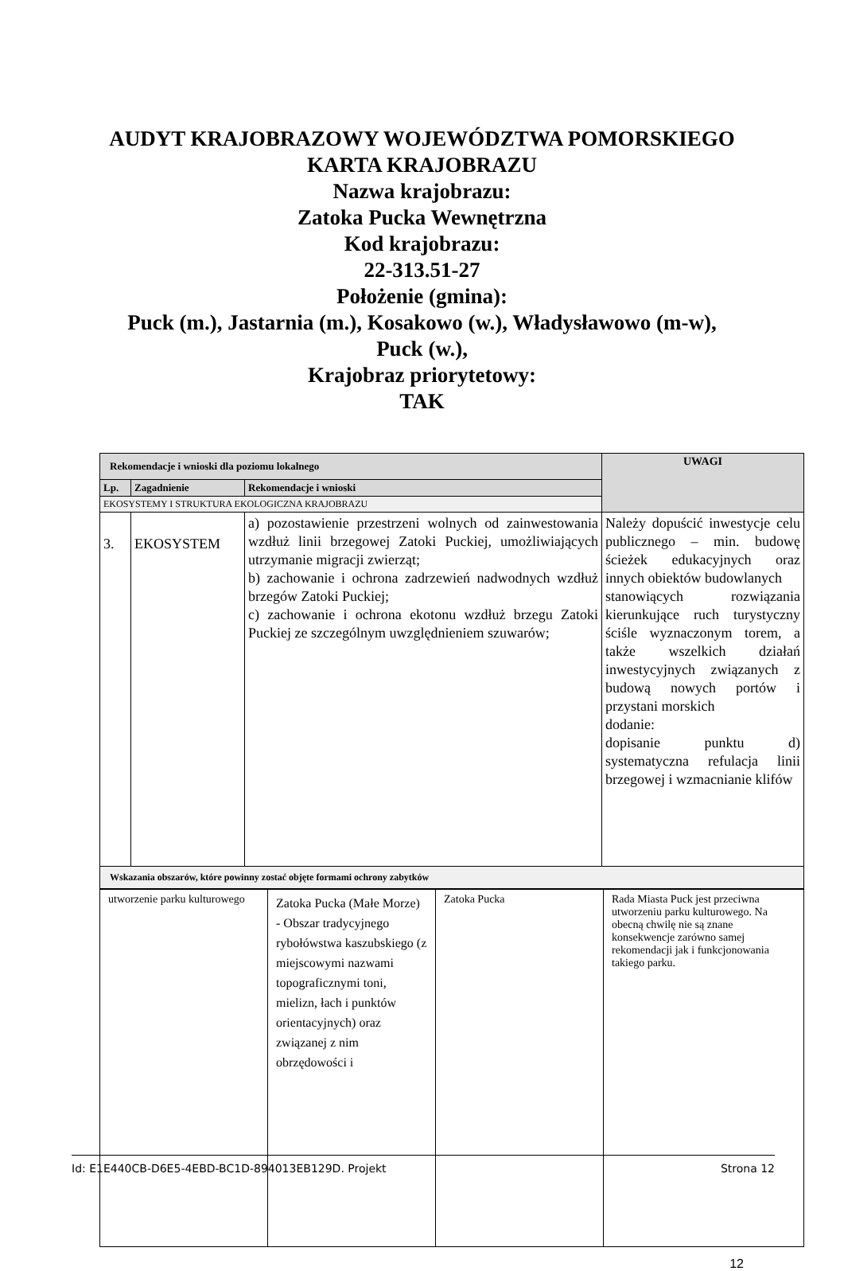AUDYT KRAJOBRAZOWY WOJEWÓDZTWA POMORSKIEGO
KARTA KRAJOBRAZU
Nazwa krajobrazu:
Zatoka Pucka Wewnętrzna
Kod krajobrazu:
22-313.51-27
Położenie (gmina):
Puck (m.), Jastarnia (m.), Kosakowo (w.), Władysławowo (m-w),
Puck (w.),
Krajobraz priorytetowy:
TAK
| Rekomendacje i wnioski dla poziomu lokalnego | | | UWAGI |
| --- | --- | --- | --- |
| Lp. | Zagadnienie | Rekomendacje i wnioski | |
| EKOSYSTEMY I STRUKTURA EKOLOGICZNA KRAJOBRAZU | | | |
| 3. | EKOSYSTEM | a) pozostawienie przestrzeni wolnych od zainwestowania wzdłuż linii brzegowej Zatoki Puckiej, umożliwiających utrzymanie migracji zwierząt; b) zachowanie i ochrona zadrzewień nadwodnych wzdłuż brzegów Zatoki Puckiej; c) zachowanie i ochrona ekotonu wzdłuż brzegu Zatoki Puckiej ze szczególnym uwzględnieniem szuwarów; | Należy dopuścić inwestycje celu publicznego – min. budowę ścieżek edukacyjnych oraz innych obiektów budowlanych stanowiących rozwiązania kierunkujące ruch turystyczny ściśle wyznaczonym torem, a także wszelkich działań inwestycyjnych związanych z budową nowych portów i przystani morskich dodanie: dopisanie punktu d) systematyczna refulacja linii brzegowej i wzmacnianie klifów |
| Wskazania obszarów, które powinny zostać objęte formami ochrony zabytków | | | |
| utworzenie parku kulturowego | Zatoka Pucka (Małe Morze) - Obszar tradycyjnego rybołówstwa kaszubskiego (z miejscowymi nazwami topograficznymi toni, mielizn, łach i punktów orientacyjnych) oraz związanej z nim obrzędowości i | Zatoka Pucka | Rada Miasta Puck jest przeciwna utworzeniu parku kulturowego. Na obecną chwilę nie są znane konsekwencje zarówno samej rekomendacji jak i funkcjonowania takiego parku. |
12
Id: E1E440CB-D6E5-4EBD-BC1D-894013EB129D. Projekt Strona 12